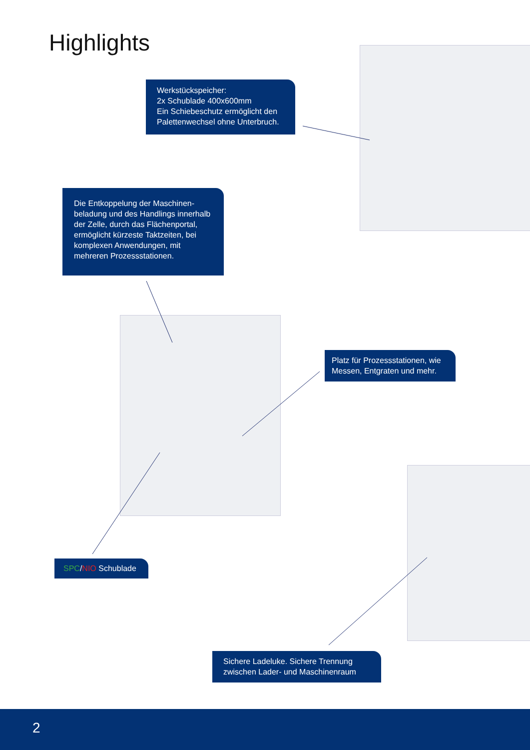Highlights
Werkstückspeicher:
2x Schublade 400x600mm
Ein Schiebeschutz ermöglicht den Palettenwechsel ohne Unterbruch.
Die Entkoppelung der Maschinen-beladung und des Handlings innerhalb der Zelle, durch das Flächenportal, ermöglicht kürzeste Taktzeiten, bei komplexen Anwendungen, mit mehreren Prozessstationen.
Platz für Prozessstationen, wie Messen, Entgraten und mehr.
SPC/NIO Schublade
Sichere Ladeluke. Sichere Trennung zwischen Lader- und Maschinenraum
2